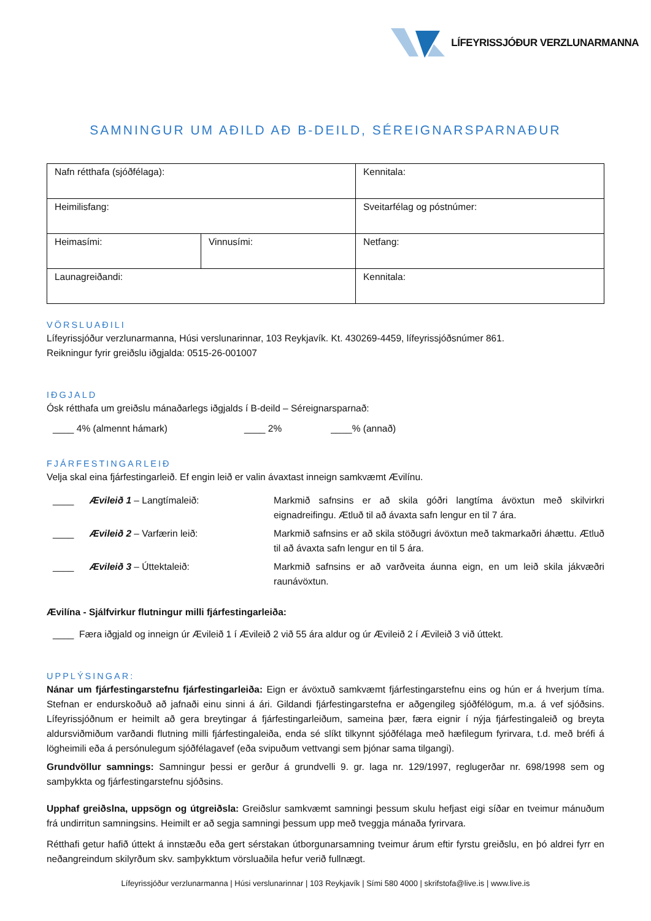LÍFEYRISSJÓÐUR VERZLUNARMANNA
SAMNINGUR UM AÐILD AÐ B-DEILD, SÉREIGNARSPARNAÐUR
| Nafn rétthafa (sjóðfélaga): | | Kennitala: |
| Heimilisfang: | | Sveitarfélag og póstnúmer: |
| Heimasími: | Vinnusími: | Netfang: |
| Launagreiðandi: | | Kennitala: |
VÖRSLUAÐILI
Lífeyrissjóður verzlunarmanna, Húsi verslunarinnar, 103 Reykjavík. Kt. 430269-4459, lífeyrissjóðsnúmer 861.
Reikningur fyrir greiðslu iðgjalda: 0515-26-001007
IÐGJALD
Ósk rétthafa um greiðslu mánaðarlegs iðgjalds í B-deild – Séreignarsparnað:
____ 4% (almennt hámark) ____ 2% ____% (annað)
FJÁRFESTINGARLEIÐ
Velja skal eina fjárfestingarleið. Ef engin leið er valin ávaxtast inneign samkvæmt Ævilínu.
| ____ | Ævileið 1 – Langtímaleið: | Markmið safnsins er að skila góðri langtíma ávöxtun með skilvirkri eignadreifingu. Ætluð til að ávaxta safn lengur en til 7 ára. |
| ____ | Ævileið 2 – Varfærin leið: | Markmið safnsins er að skila stöðugri ávöxtun með takmarkaðri áhættu. Ætluð til að ávaxta safn lengur en til 5 ára. |
| ____ | Ævileið 3 – Úttektaleið: | Markmið safnsins er að varðveita áunna eign, en um leið skila jákvæðri raunávöxtun. |
Ævilína - Sjálfvirkur flutningur milli fjárfestingarleiða:
____ Færa iðgjald og inneign úr Ævileið 1 í Ævileið 2 við 55 ára aldur og úr Ævileið 2 í Ævileið 3 við úttekt.
UPPLÝSINGAR:
Nánar um fjárfestingarstefnu fjárfestingarleiða: Eign er ávöxtuð samkvæmt fjárfestingarstefnu eins og hún er á hverjum tíma. Stefnan er endurskoðuð að jafnaði einu sinni á ári. Gildandi fjárfestingarstefna er aðgengileg sjóðfélögum, m.a. á vef sjóðsins. Lífeyrissjóðnum er heimilt að gera breytingar á fjárfestingarleiðum, sameina þær, færa eignir í nýja fjárfestingaleið og breyta aldursviðmiðum varðandi flutning milli fjárfestingaleiða, enda sé slíkt tilkynnt sjóðfélaga með hæfilegum fyrirvara, t.d. með bréfi á lögheimili eða á persónulegum sjóðfélagavef (eða svipuðum vettvangi sem þjónar sama tilgangi).
Grundvöllur samnings: Samningur þessi er gerður á grundvelli 9. gr. laga nr. 129/1997, reglugerðar nr. 698/1998 sem og samþykkta og fjárfestingarstefnu sjóðsins.
Upphaf greiðslna, uppsögn og útgreiðsla: Greiðslur samkvæmt samningi þessum skulu hefjast eigi síðar en tveimur mánuðum frá undirritun samningsins. Heimilt er að segja samningi þessum upp með tveggja mánaða fyrirvara.
Rétthafi getur hafið úttekt á innstæðu eða gert sérstakan útborgunarsamning tveimur árum eftir fyrstu greiðslu, en þó aldrei fyrr en neðangreindum skilyrðum skv. samþykktum vörsluaðila hefur verið fullnægt.
Lífeyrissjóður verzlunarmanna | Húsi verslunarinnar | 103 Reykjavík | Sími 580 4000 | skrifstofa@live.is | www.live.is